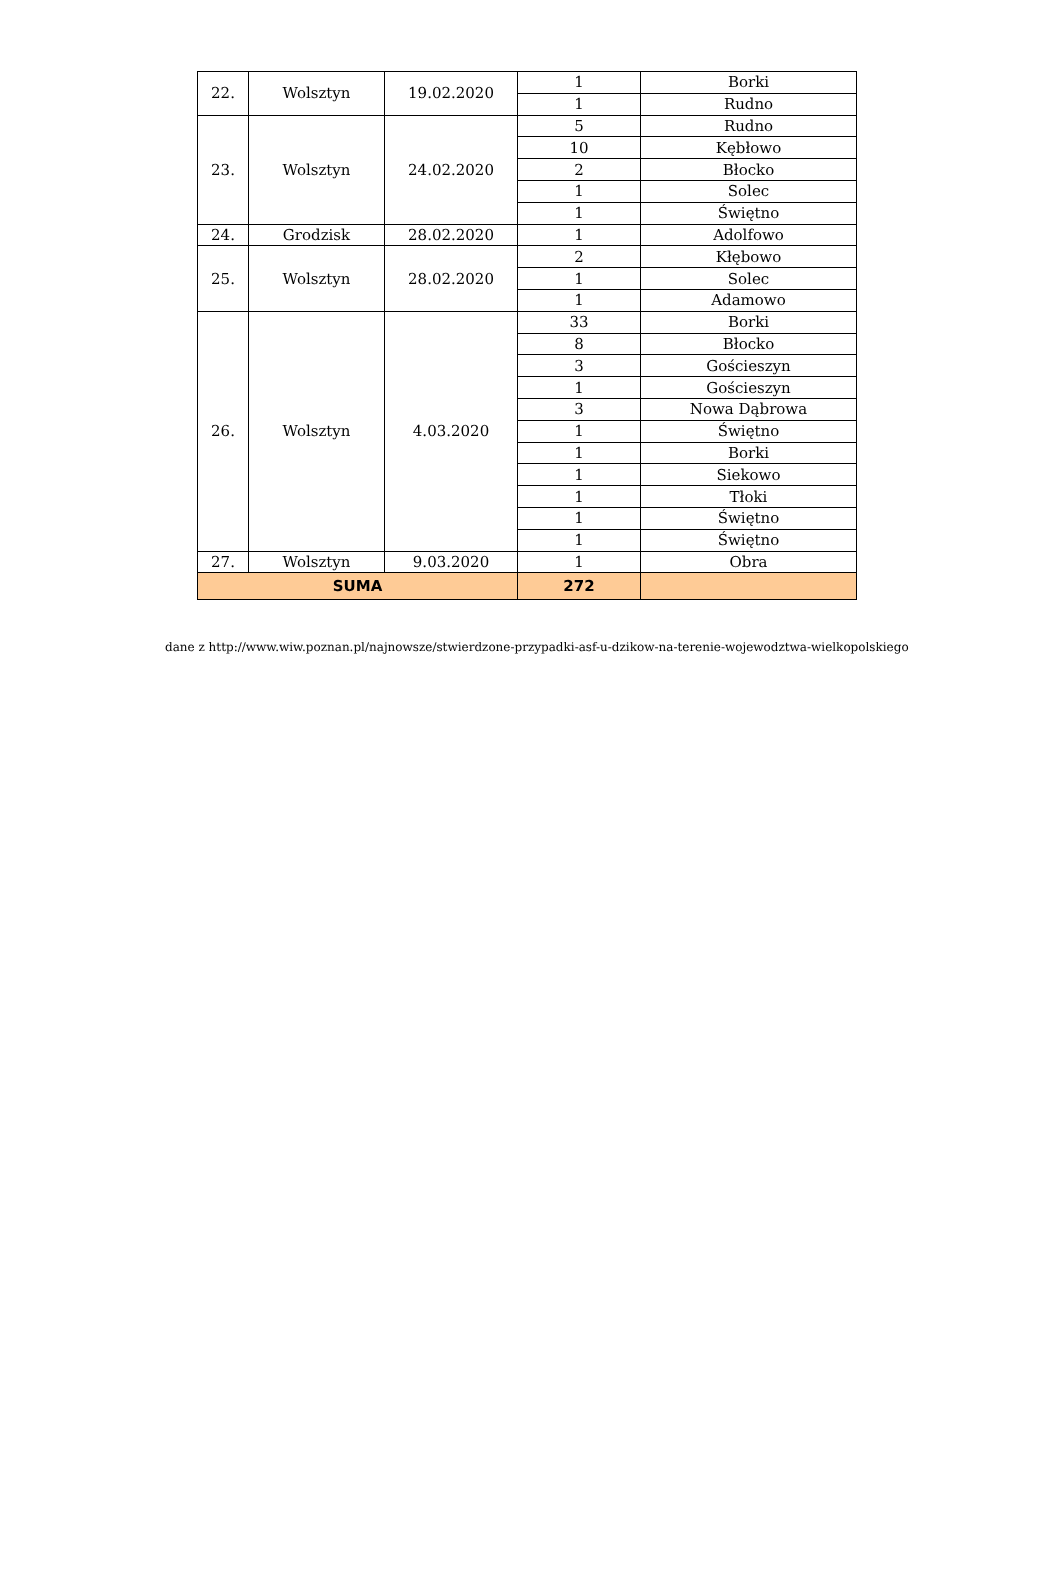| 22. | Wolsztyn | 19.02.2020 | 1 | Borki |
| | | | 1 | Rudno |
| 23. | Wolsztyn | 24.02.2020 | 5 | Rudno |
| | | | 10 | Kębłowo |
| | | | 2 | Błocko |
| | | | 1 | Solec |
| | | | 1 | Świętno |
| 24. | Grodzisk | 28.02.2020 | 1 | Adolfowo |
| 25. | Wolsztyn | 28.02.2020 | 2 | Kłębowo |
| | | | 1 | Solec |
| | | | 1 | Adamowo |
| 26. | Wolsztyn | 4.03.2020 | 33 | Borki |
| | | | 8 | Błocko |
| | | | 3 | Gościeszyn |
| | | | 1 | Gościeszyn |
| | | | 3 | Nowa Dąbrowa |
| | | | 1 | Świętno |
| | | | 1 | Borki |
| | | | 1 | Siekowo |
| | | | 1 | Tłoki |
| | | | 1 | Świętno |
| | | | 1 | Świętno |
| 27. | Wolsztyn | 9.03.2020 | 1 | Obra |
| SUMA | | | 272 | |
dane z http://www.wiw.poznan.pl/najnowsze/stwierdzone-przypadki-asf-u-dzikow-na-terenie-wojewodztwa-wielkopolskiego